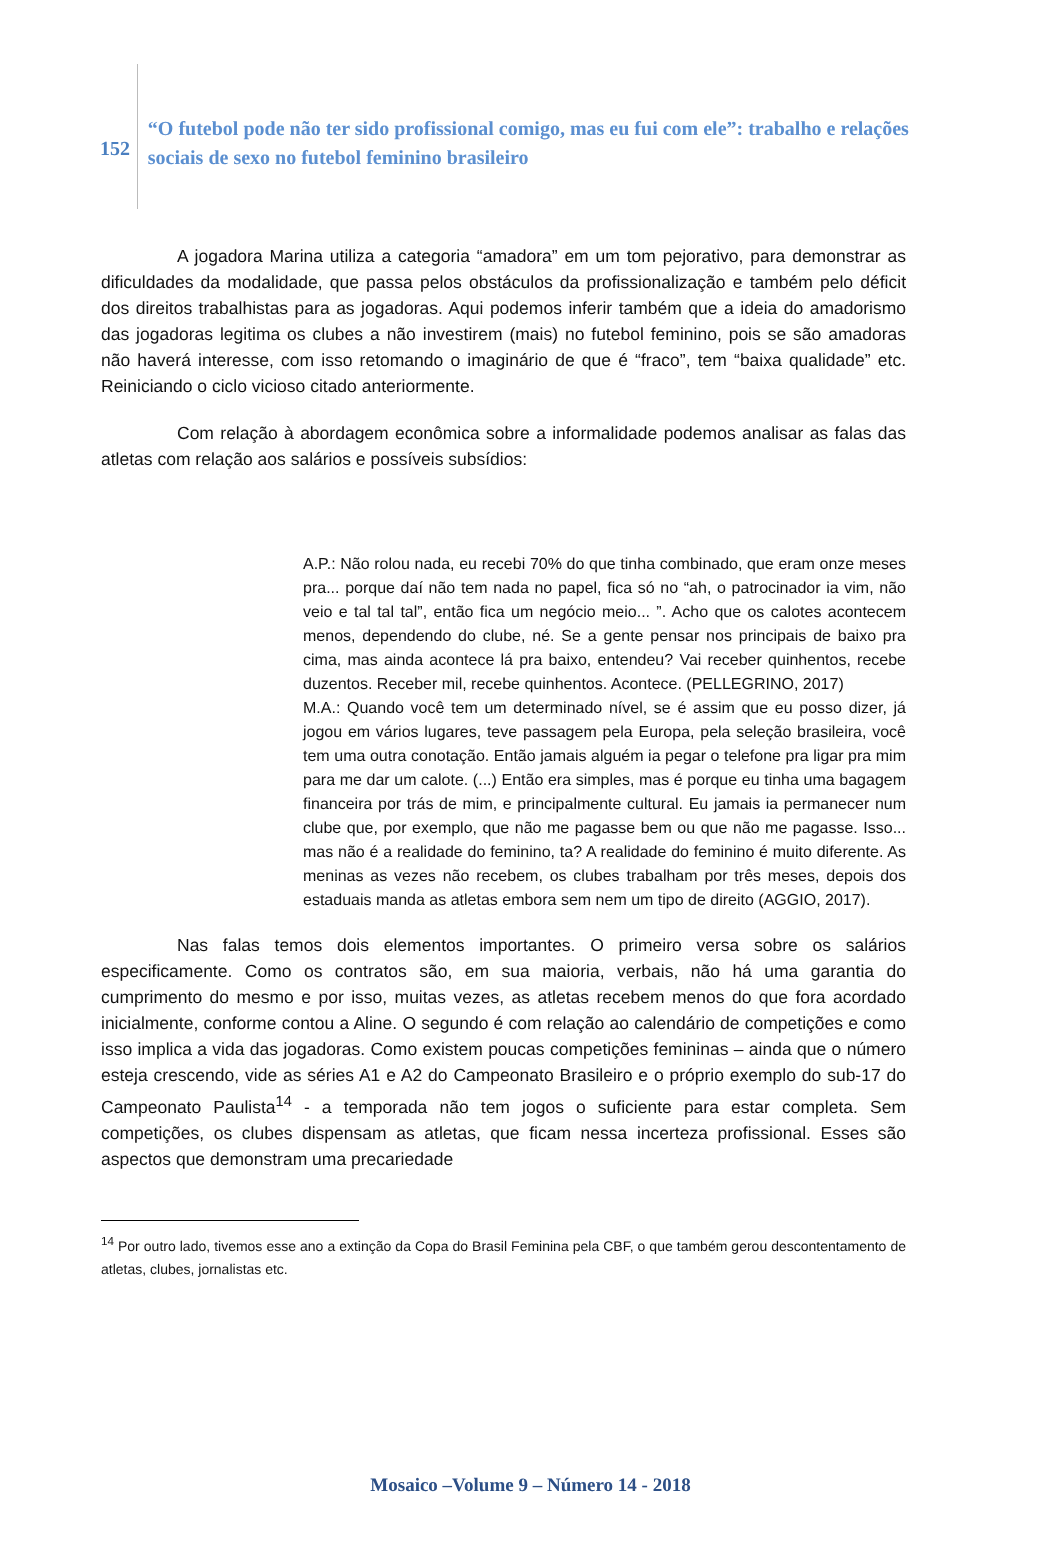152
“O futebol pode não ter sido profissional comigo, mas eu fui com ele”: trabalho e relações sociais de sexo no futebol feminino brasileiro
A jogadora Marina utiliza a categoria “amadora” em um tom pejorativo, para demonstrar as dificuldades da modalidade, que passa pelos obstáculos da profissionalização e também pelo déficit dos direitos trabalhistas para as jogadoras. Aqui podemos inferir também que a ideia do amadorismo das jogadoras legitima os clubes a não investirem (mais) no futebol feminino, pois se são amadoras não haverá interesse, com isso retomando o imaginário de que é “fraco”, tem “baixa qualidade” etc. Reiniciando o ciclo vicioso citado anteriormente.
Com relação à abordagem econômica sobre a informalidade podemos analisar as falas das atletas com relação aos salários e possíveis subsídios:
A.P.: Não rolou nada, eu recebi 70% do que tinha combinado, que eram onze meses pra... porque daí não tem nada no papel, fica só no “ah, o patrocinador ia vim, não veio e tal tal tal”, então fica um negócio meio... ”. Acho que os calotes acontecem menos, dependendo do clube, né. Se a gente pensar nos principais de baixo pra cima, mas ainda acontece lá pra baixo, entendeu? Vai receber quinhentos, recebe duzentos. Receber mil, recebe quinhentos. Acontece. (PELLEGRINO, 2017)
M.A.: Quando você tem um determinado nível, se é assim que eu posso dizer, já jogou em vários lugares, teve passagem pela Europa, pela seleção brasileira, você tem uma outra conotação. Então jamais alguém ia pegar o telefone pra ligar pra mim para me dar um calote. (...) Então era simples, mas é porque eu tinha uma bagagem financeira por trás de mim, e principalmente cultural. Eu jamais ia permanecer num clube que, por exemplo, que não me pagasse bem ou que não me pagasse. Isso... mas não é a realidade do feminino, ta? A realidade do feminino é muito diferente. As meninas as vezes não recebem, os clubes trabalham por três meses, depois dos estaduais manda as atletas embora sem nem um tipo de direito (AGGIO, 2017).
Nas falas temos dois elementos importantes. O primeiro versa sobre os salários especificamente. Como os contratos são, em sua maioria, verbais, não há uma garantia do cumprimento do mesmo e por isso, muitas vezes, as atletas recebem menos do que fora acordado inicialmente, conforme contou a Aline. O segundo é com relação ao calendário de competições e como isso implica a vida das jogadoras. Como existem poucas competições femininas – ainda que o número esteja crescendo, vide as séries A1 e A2 do Campeonato Brasileiro e o próprio exemplo do sub-17 do Campeonato Paulista<sup>14</sup> - a temporada não tem jogos o suficiente para estar completa. Sem competições, os clubes dispensam as atletas, que ficam nessa incerteza profissional. Esses são aspectos que demonstram uma precariedade
<sup>14</sup> Por outro lado, tivemos esse ano a extinção da Copa do Brasil Feminina pela CBF, o que também gerou descontentamento de atletas, clubes, jornalistas etc.
Mosaico –Volume 9 – Número 14 - 2018